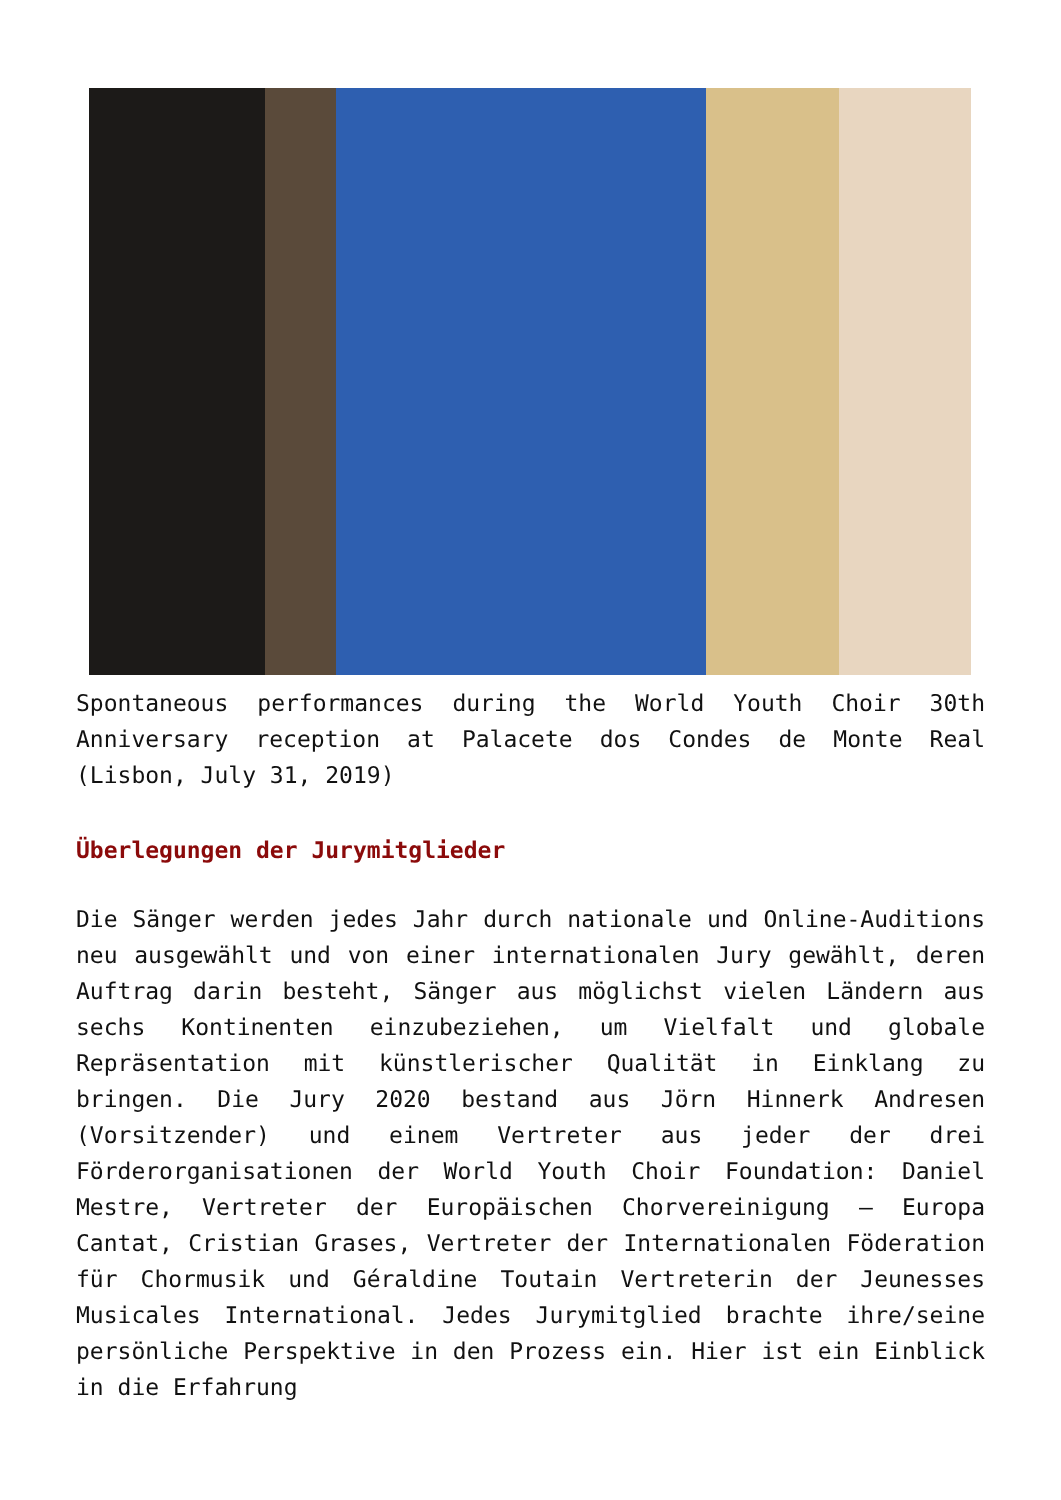Spontaneous performances during the World Youth Choir 30th Anniversary reception at Palacete dos Condes de Monte Real (Lisbon, July 31, 2019)
Überlegungen der Jurymitglieder
Die Sänger werden jedes Jahr durch nationale und Online-Auditions neu ausgewählt und von einer internationalen Jury gewählt, deren Auftrag darin besteht, Sänger aus möglichst vielen Ländern aus sechs Kontinenten einzubeziehen, um Vielfalt und globale Repräsentation mit künstlerischer Qualität in Einklang zu bringen. Die Jury 2020 bestand aus Jörn Hinnerk Andresen (Vorsitzender) und einem Vertreter aus jeder der drei Förderorganisationen der World Youth Choir Foundation: Daniel Mestre, Vertreter der Europäischen Chorvereinigung – Europa Cantat, Cristian Grases, Vertreter der Internationalen Föderation für Chormusik und Géraldine Toutain Vertreterin der Jeunesses Musicales International. Jedes Jurymitglied brachte ihre/seine persönliche Perspektive in den Prozess ein. Hier ist ein Einblick in die Erfahrung